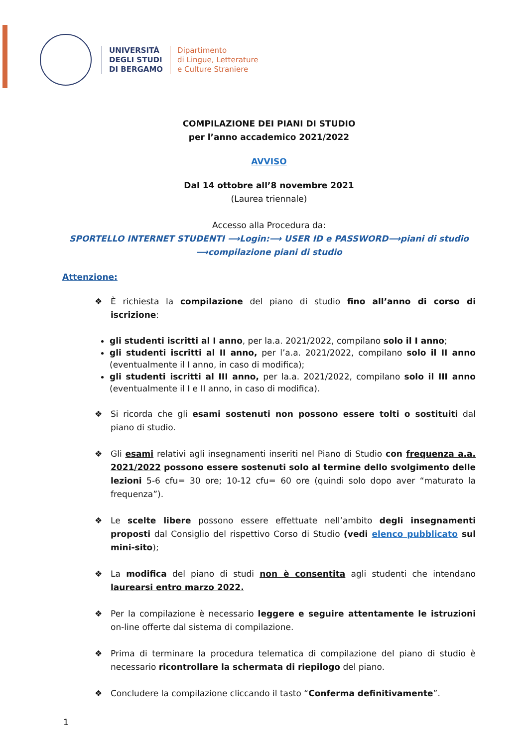UNIVERSITÀ
DEGLI STUDI
DI BERGAMO
Dipartimento
di Lingue, Letterature
e Culture Straniere
COMPILAZIONE DEI PIANI DI STUDIO
per l’anno accademico 2021/2022
AVVISO
Dal 14 ottobre all’8 novembre 2021
(Laurea triennale)
Accesso alla Procedura da:
SPORTELLO INTERNET STUDENTI ⟶Login:⟶ USER ID e PASSWORD⟶piani di studio ⟶compilazione piani di studio
Attenzione:
❖ È richiesta la compilazione del piano di studio fino all’anno di corso di iscrizione:
gli studenti iscritti al I anno, per la.a. 2021/2022, compilano solo il I anno;
gli studenti iscritti al II anno, per l’a.a. 2021/2022, compilano solo il II anno (eventualmente il I anno, in caso di modifica);
gli studenti iscritti al III anno, per la.a. 2021/2022, compilano solo il III anno (eventualmente il I e II anno, in caso di modifica).
❖ Si ricorda che gli esami sostenuti non possono essere tolti o sostituiti dal piano di studio.
❖ Gli esami relativi agli insegnamenti inseriti nel Piano di Studio con frequenza a.a. 2021/2022 possono essere sostenuti solo al termine dello svolgimento delle lezioni 5-6 cfu= 30 ore; 10-12 cfu= 60 ore (quindi solo dopo aver “maturato la frequenza”).
❖ Le scelte libere possono essere effettuate nell’ambito degli insegnamenti proposti dal Consiglio del rispettivo Corso di Studio (vedi elenco pubblicato sul mini-sito);
❖ La modifica del piano di studi non è consentita agli studenti che intendano laurearsi entro marzo 2022.
❖ Per la compilazione è necessario leggere e seguire attentamente le istruzioni on-line offerte dal sistema di compilazione.
❖ Prima di terminare la procedura telematica di compilazione del piano di studio è necessario ricontrollare la schermata di riepilogo del piano.
❖ Concludere la compilazione cliccando il tasto “Conferma definitivamente”.
1